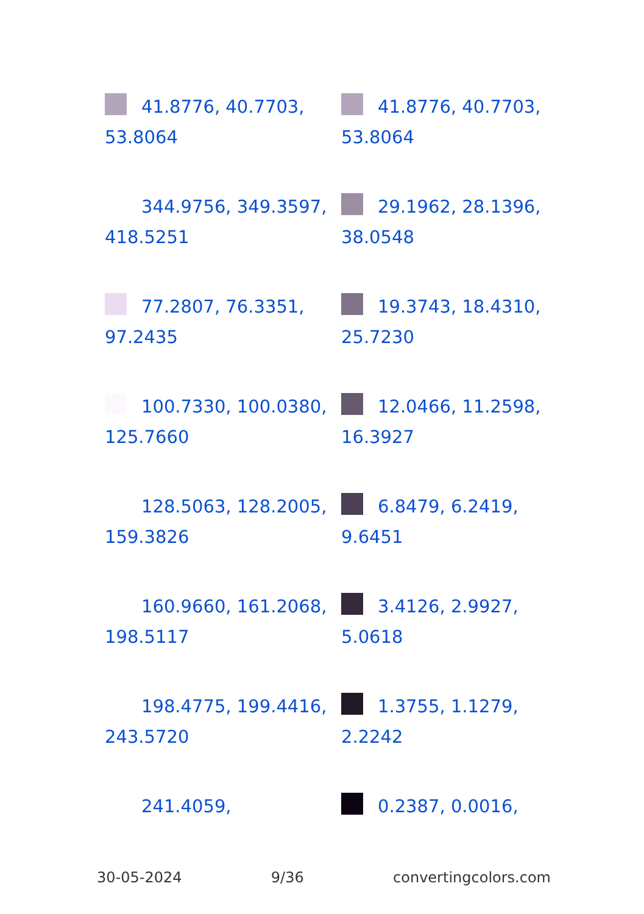41.8776, 40.7703, 53.8064
41.8776, 40.7703, 53.8064
344.9756, 349.3597, 418.5251
29.1962, 28.1396, 38.0548
77.2807, 76.3351, 97.2435
19.3743, 18.4310, 25.7230
100.7330, 100.0380, 125.7660
12.0466, 11.2598, 16.3927
128.5063, 128.2005, 159.3826
6.8479, 6.2419, 9.6451
160.9660, 161.2068, 198.5117
3.4126, 2.9927, 5.0618
198.4775, 199.4416, 243.5720
1.3755, 1.1279, 2.2242
241.4059,
0.2387, 0.0016,
30-05-2024 9/36 convertingcolors.com